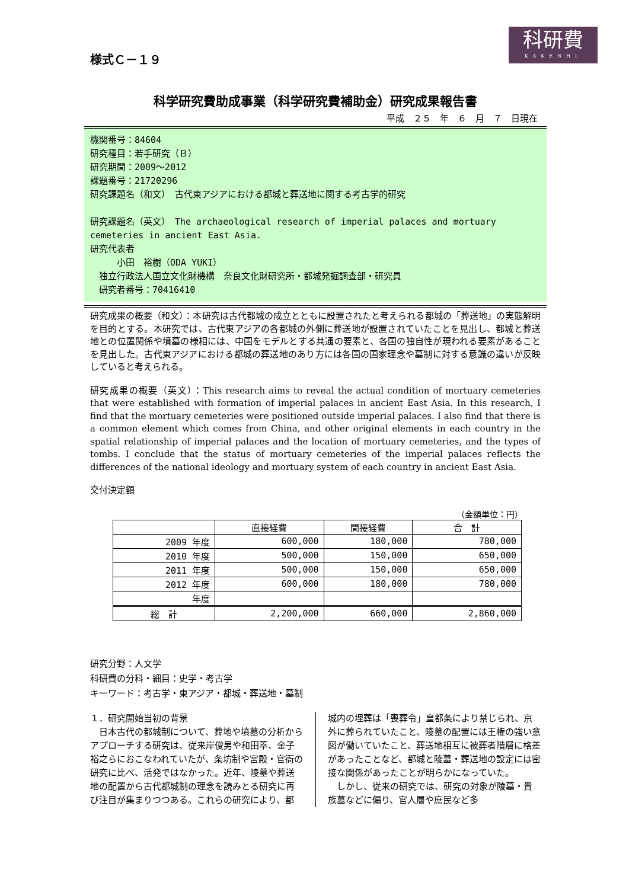科研費
KAKENHI
様式Ｃ－１９
科学研究費助成事業（科学研究費補助金）研究成果報告書
平成　２５　年　６　月　７　日現在
機関番号：84604
研究種目：若手研究（Ｂ）
研究期間：2009～2012
課題番号：21720296
研究課題名（和文）　古代東アジアにおける都城と葬送地に関する考古学的研究
研究課題名（英文）　The archaeological research of imperial palaces and mortuary cemeteries in ancient East Asia.
研究代表者
　　　小田　裕樹（ODA YUKI）
　独立行政法人国立文化財機構　奈良文化財研究所・都城発掘調査部・研究員
　研究者番号：70416410
研究成果の概要（和文）：本研究は古代都城の成立とともに設置されたと考えられる都城の「葬送地」の実態解明を目的とする。本研究では、古代東アジアの各都城の外側に葬送地が設置されていたことを見出し、都城と葬送地との位置関係や墳墓の様相には、中国をモデルとする共通の要素と、各国の独自性が現われる要素があることを見出した。古代東アジアにおける都城の葬送地のあり方には各国の国家理念や墓制に対する意識の違いが反映していると考えられる。
研究成果の概要（英文）：This research aims to reveal the actual condition of mortuary cemeteries that were established with formation of imperial palaces in ancient East Asia. In this research, I find that the mortuary cemeteries were positioned outside imperial palaces. I also find that there is a common element which comes from China, and other original elements in each country in the spatial relationship of imperial palaces and the location of mortuary cemeteries, and the types of tombs. I conclude that the status of mortuary cemeteries of the imperial palaces reflects the differences of the national ideology and mortuary system of each country in ancient East Asia.
交付決定額
（金額単位：円）
| | 直接経費 | 間接経費 | 合 計 |
| --- | --- | --- | --- |
| 2009 年度 | 600,000 | 180,000 | 780,000 |
| 2010 年度 | 500,000 | 150,000 | 650,000 |
| 2011 年度 | 500,000 | 150,000 | 650,000 |
| 2012 年度 | 600,000 | 180,000 | 780,000 |
| 年度 | | | |
| 総 計 | 2,200,000 | 660,000 | 2,860,000 |
研究分野：人文学
科研費の分科・細目：史学・考古学
キーワード：考古学・東アジア・都城・葬送地・墓制
１．研究開始当初の背景
　日本古代の都城制について、葬地や墳墓の分析からアプローチする研究は、従来岸俊男や和田萃、金子裕之らにおこなわれていたが、条坊制や宮殿・官衙の研究に比べ、活発ではなかった。近年、陵墓や葬送地の配置から古代都城制の理念を読みとる研究に再び注目が集まりつつある。これらの研究により、都
城内の埋葬は「喪葬令」皇都条により禁じられ、京外に葬られていたこと、陵墓の配置には王権の強い意図が働いていたこと、葬送地相互に被葬者階層に格差があったことなど、都城と陵墓・葬送地の設定には密接な関係があったことが明らかになっていた。
　しかし、従来の研究では、研究の対象が陵墓・貴族墓などに偏り、官人層や庶民など多